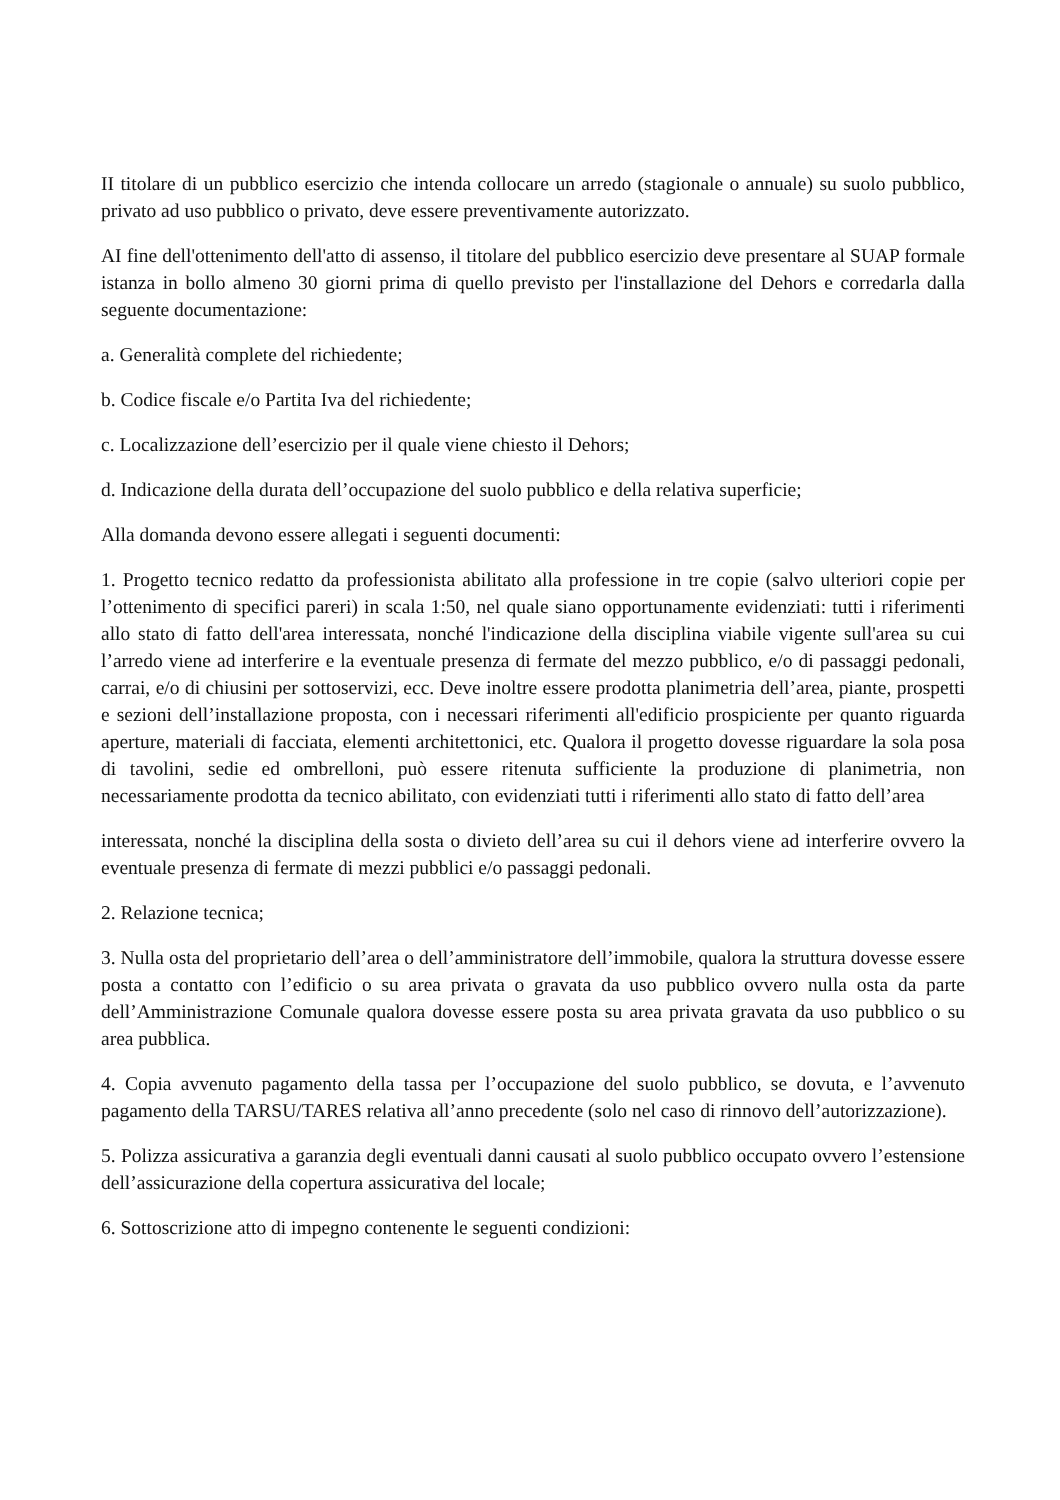II titolare di un pubblico esercizio che intenda collocare un arredo (stagionale o annuale) su suolo pubblico, privato ad uso pubblico o privato, deve essere preventivamente autorizzato.
AI fine dell'ottenimento dell'atto di assenso, il titolare del pubblico esercizio deve presentare al SUAP formale istanza in bollo almeno 30 giorni prima di quello previsto per l'installazione del Dehors e corredarla dalla seguente documentazione:
a. Generalità complete del richiedente;
b. Codice fiscale e/o Partita Iva del richiedente;
c. Localizzazione dell’esercizio per il quale viene chiesto il Dehors;
d. Indicazione della durata dell’occupazione del suolo pubblico e della relativa superficie;
Alla domanda devono essere allegati i seguenti documenti:
1. Progetto tecnico redatto da professionista abilitato alla professione in tre copie (salvo ulteriori copie per l’ottenimento di specifici pareri) in scala 1:50, nel quale siano opportunamente evidenziati: tutti i riferimenti allo stato di fatto dell'area interessata, nonché l'indicazione della disciplina viabile vigente sull'area su cui l’arredo viene ad interferire e la eventuale presenza di fermate del mezzo pubblico, e/o di passaggi pedonali, carrai, e/o di chiusini per sottoservizi, ecc. Deve inoltre essere prodotta planimetria dell’area, piante, prospetti e sezioni dell’installazione proposta, con i necessari riferimenti all'edificio prospiciente per quanto riguarda aperture, materiali di facciata, elementi architettonici, etc. Qualora il progetto dovesse riguardare la sola posa di tavolini, sedie ed ombrelloni, può essere ritenuta sufficiente la produzione di planimetria, non necessariamente prodotta da tecnico abilitato, con evidenziati tutti i riferimenti allo stato di fatto dell’area
interessata, nonché la disciplina della sosta o divieto dell’area su cui il dehors viene ad interferire ovvero la eventuale presenza di fermate di mezzi pubblici e/o passaggi pedonali.
2. Relazione tecnica;
3. Nulla osta del proprietario dell’area o dell’amministratore dell’immobile, qualora la struttura dovesse essere posta a contatto con l’edificio o su area privata o gravata da uso pubblico ovvero nulla osta da parte dell’Amministrazione Comunale qualora dovesse essere posta su area privata gravata da uso pubblico o su area pubblica.
4. Copia avvenuto pagamento della tassa per l’occupazione del suolo pubblico, se dovuta, e l’avvenuto pagamento della TARSU/TARES relativa all’anno precedente (solo nel caso di rinnovo dell’autorizzazione).
5. Polizza assicurativa a garanzia degli eventuali danni causati al suolo pubblico occupato ovvero l’estensione dell’assicurazione della copertura assicurativa del locale;
6. Sottoscrizione atto di impegno contenente le seguenti condizioni: